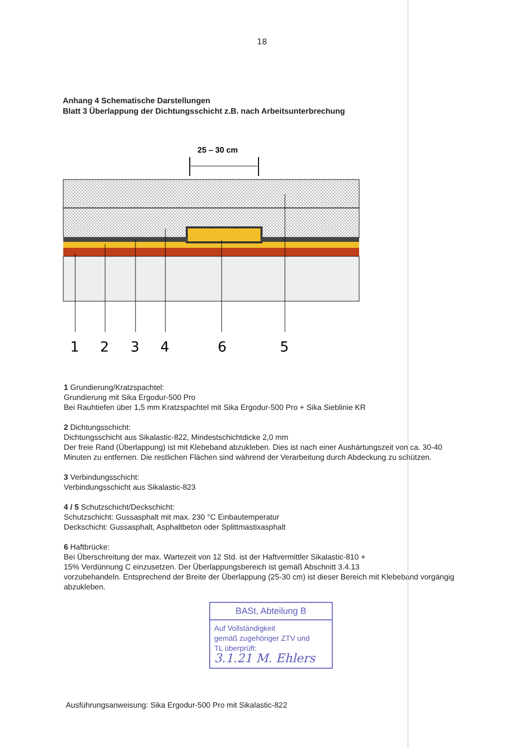18
Anhang 4 Schematische Darstellungen
Blatt 3 Überlappung der Dichtungsschicht z.B. nach Arbeitsunterbrechung
25 – 30 cm
1
2
3
4
6
5
1 Grundierung/Kratzspachtel:
Grundierung mit Sika Ergodur-500 Pro
Bei Rauhtiefen über 1,5 mm Kratzspachtel mit Sika Ergodur-500 Pro + Sika Sieblinie KR
2 Dichtungsschicht:
Dichtungsschicht aus Sikalastic-822, Mindestschichtdicke 2,0 mm
Der freie Rand (Überlappung) ist mit Klebeband abzukleben. Dies ist nach einer Aushärtungszeit von ca. 30-40 Minuten zu entfernen. Die restlichen Flächen sind während der Verarbeitung durch Abdeckung zu schützen.
3 Verbindungsschicht:
Verbindungsschicht aus Sikalastic-823
4 / 5 Schutzschicht/Deckschicht:
Schutzschicht: Gussasphalt mit max. 230 °C Einbautemperatur
Deckschicht: Gussasphalt, Asphaltbeton oder Splittmastixasphalt
6 Haftbrücke:
Bei Überschreitung der max. Wartezeit von 12 Std. ist der Haftvermittler Sikalastic-810 +
15% Verdünnung C einzusetzen. Der Überlappungsbereich ist gemäß Abschnitt 3.4.13
vorzubehandeln. Entsprechend der Breite der Überlappung (25-30 cm) ist dieser Bereich mit Klebeband vorgängig abzukleben.
BASt, Abteilung B
Auf Vollständigkeit
gemäß zugehöriger ZTV und
TL überprüft:
3.1.21 M. Ehlers
Ausführungsanweisung: Sika Ergodur-500 Pro mit Sikalastic-822